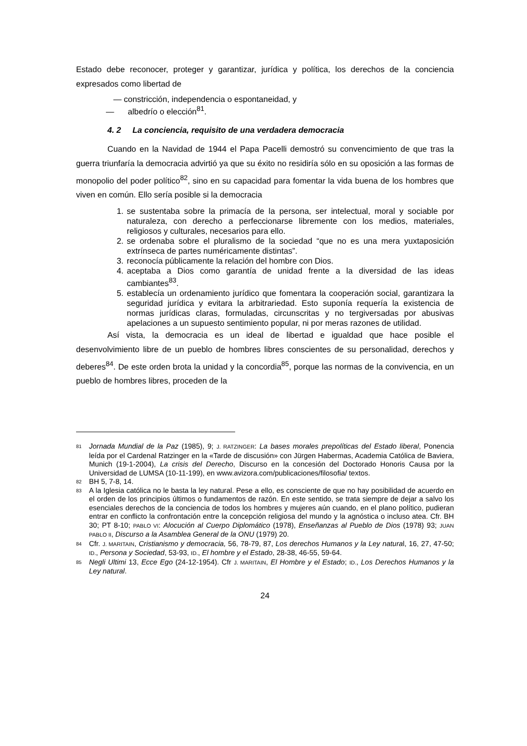Estado debe reconocer, proteger y garantizar, jurídica y política, los derechos de la conciencia expresados como libertad de
— constricción, independencia o espontaneidad, y
— albedrío o elección<sup>81</sup>.
4. 2 La conciencia, requisito de una verdadera democracia
Cuando en la Navidad de 1944 el Papa Pacelli demostró su convencimiento de que tras la guerra triunfaría la democracia advirtió ya que su éxito no residiría sólo en su oposición a las formas de monopolio del poder político<sup>82</sup>, sino en su capacidad para fomentar la vida buena de los hombres que viven en común. Ello sería posible si la democracia
1. se sustentaba sobre la primacía de la persona, ser intelectual, moral y sociable por naturaleza, con derecho a perfeccionarse libremente con los medios, materiales, religiosos y culturales, necesarios para ello.
2. se ordenaba sobre el pluralismo de la sociedad “que no es una mera yuxtaposición extrínseca de partes numéricamente distintas”.
3. reconocía públicamente la relación del hombre con Dios.
4. aceptaba a Dios como garantía de unidad frente a la diversidad de las ideas cambiantes<sup>83</sup>.
5. establecía un ordenamiento jurídico que fomentara la cooperación social, garantizara la seguridad jurídica y evitara la arbitrariedad. Esto suponía requería la existencia de normas jurídicas claras, formuladas, circunscritas y no tergiversadas por abusivas apelaciones a un supuesto sentimiento popular, ni por meras razones de utilidad.
Así vista, la democracia es un ideal de libertad e igualdad que hace posible el desenvolvimiento libre de un pueblo de hombres libres conscientes de su personalidad, derechos y deberes<sup>84</sup>. De este orden brota la unidad y la concordia<sup>85</sup>, porque las normas de la convivencia, en un pueblo de hombres libres, proceden de la
81 Jornada Mundial de la Paz (1985), 9; J. RATZINGER: La bases morales prepolíticas del Estado liberal, Ponencia leída por el Cardenal Ratzinger en la «Tarde de discusión» con Jürgen Habermas, Academia Católica de Baviera, Munich (19-1-2004), La crisis del Derecho, Discurso en la concesión del Doctorado Honoris Causa por la Universidad de LUMSA (10-11-199), en www.avizora.com/publicaciones/filosofia/ textos.
82 BH 5, 7-8, 14.
83 A la Iglesia católica no le basta la ley natural. Pese a ello, es consciente de que no hay posibilidad de acuerdo en el orden de los principios últimos o fundamentos de razón. En este sentido, se trata siempre de dejar a salvo los esenciales derechos de la conciencia de todos los hombres y mujeres aún cuando, en el plano político, pudieran entrar en conflicto la confrontación entre la concepción religiosa del mundo y la agnóstica o incluso atea. Cfr. BH 30; PT 8-10; PABLO VI: Alocución al Cuerpo Diplomático (1978), Enseñanzas al Pueblo de Dios (1978) 93; JUAN PABLO II, Discurso a la Asamblea General de la ONU (1979) 20.
84 Cfr. J. MARITAIN, Cristianismo y democracia, 56, 78-79, 87, Los derechos Humanos y la Ley natural, 16, 27, 47-50; ID., Persona y Sociedad, 53-93, ID., El hombre y el Estado, 28-38, 46-55, 59-64.
85 Negli Ultimi 13, Ecce Ego (24-12-1954). Cfr J. MARITAIN, El Hombre y el Estado; ID., Los Derechos Humanos y la Ley natural.
24